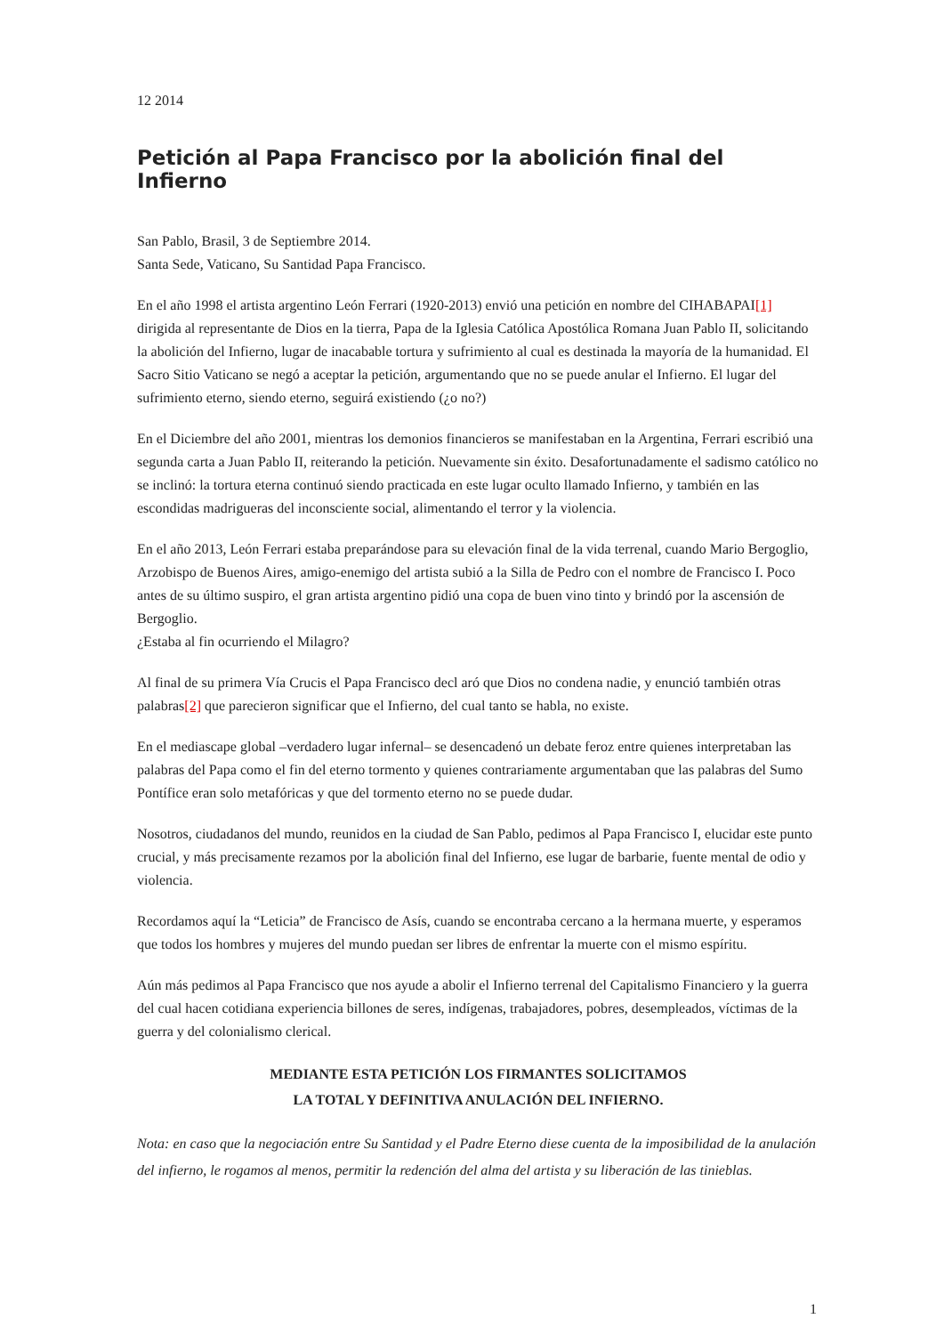12 2014
Petición al Papa Francisco por la abolición final del Infierno
San Pablo, Brasil, 3 de Septiembre 2014.
Santa Sede, Vaticano, Su Santidad Papa Francisco.
En el año 1998 el artista argentino León Ferrari (1920-2013) envió una petición en nombre del CIHABAPAI[1] dirigida al representante de Dios en la tierra, Papa de la Iglesia Católica Apostólica Romana Juan Pablo II, solicitando la abolición del Infierno, lugar de inacabable tortura y sufrimiento al cual es destinada la mayoría de la humanidad. El Sacro Sitio Vaticano se negó a aceptar la petición, argumentando que no se puede anular el Infierno. El lugar del sufrimiento eterno, siendo eterno, seguirá existiendo (¿o no?)
En el Diciembre del año 2001, mientras los demonios financieros se manifestaban en la Argentina, Ferrari escribió una segunda carta a Juan Pablo II, reiterando la petición. Nuevamente sin éxito. Desafortunadamente el sadismo católico no se inclinó: la tortura eterna continuó siendo practicada en este lugar oculto llamado Infierno, y también en las escondidas madrigueras del inconsciente social, alimentando el terror y la violencia.
En el año 2013, León Ferrari estaba preparándose para su elevación final de la vida terrenal, cuando Mario Bergoglio, Arzobispo de Buenos Aires, amigo-enemigo del artista subió a la Silla de Pedro con el nombre de Francisco I. Poco antes de su último suspiro, el gran artista argentino pidió una copa de buen vino tinto y brindó por la ascensión de Bergoglio.
¿Estaba al fin ocurriendo el Milagro?
Al final de su primera Vía Crucis el Papa Francisco decl aró que Dios no condena nadie, y enunció también otras palabras[2] que parecieron significar que el Infierno, del cual tanto se habla, no existe.
En el mediascape global –verdadero lugar infernal– se desencadenó un debate feroz entre quienes interpretaban las palabras del Papa como el fin del eterno tormento y quienes contrariamente argumentaban que las palabras del Sumo Pontífice eran solo metafóricas y que del tormento eterno no se puede dudar.
Nosotros, ciudadanos del mundo, reunidos en la ciudad de San Pablo, pedimos al Papa Francisco I, elucidar este punto crucial, y más precisamente rezamos por la abolición final del Infierno, ese lugar de barbarie, fuente mental de odio y violencia.
Recordamos aquí la “Leticia” de Francisco de Asís, cuando se encontraba cercano a la hermana muerte, y esperamos que todos los hombres y mujeres del mundo puedan ser libres de enfrentar la muerte con el mismo espíritu.
Aún más pedimos al Papa Francisco que nos ayude a abolir el Infierno terrenal del Capitalismo Financiero y la guerra del cual hacen cotidiana experiencia billones de seres, indígenas, trabajadores, pobres, desempleados, víctimas de la guerra y del colonialismo clerical.
MEDIANTE ESTA PETICIÓN LOS FIRMANTES SOLICITAMOS
LA TOTAL Y DEFINITIVA ANULACIÓN DEL INFIERNO.
Nota: en caso que la negociación entre Su Santidad y el Padre Eterno diese cuenta de la imposibilidad de la anulación del infierno, le rogamos al menos, permitir la redención del alma del artista y su liberación de las tinieblas.
1